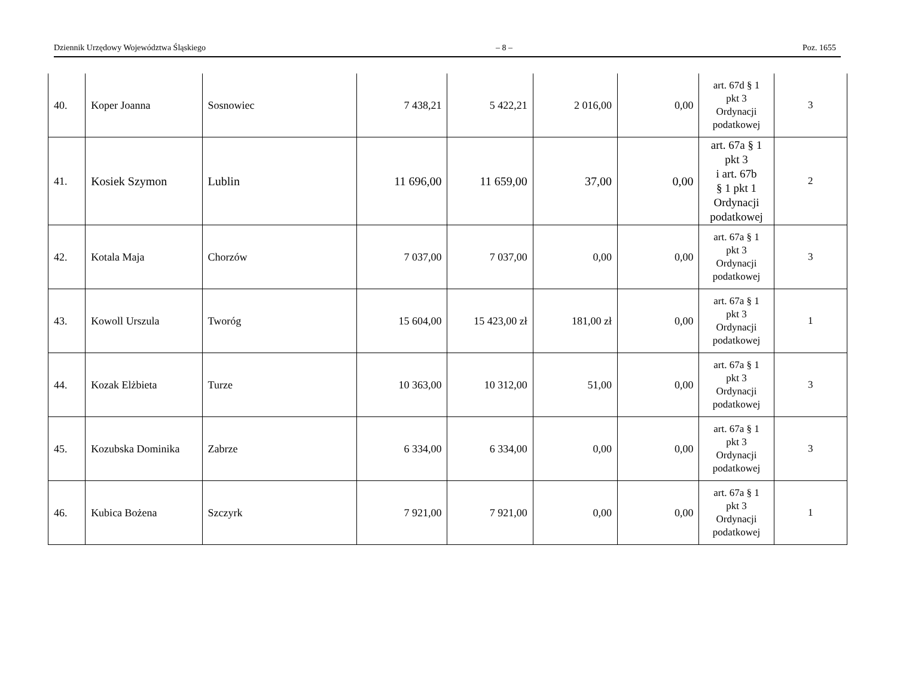Dziennik Urzędowy Województwa Śląskiego – 8 – Poz. 1655
| 40. | Koper Joanna | Sosnowiec | 7 438,21 | 5 422,21 | 2 016,00 | 0,00 | art. 67d § 1 pkt 3 Ordynacji podatkowej | 3 |
| 41. | Kosiek Szymon | Lublin | 11 696,00 | 11 659,00 | 37,00 | 0,00 | art. 67a § 1 pkt 3 i art. 67b § 1 pkt 1 Ordynacji podatkowej | 2 |
| 42. | Kotala Maja | Chorzów | 7 037,00 | 7 037,00 | 0,00 | 0,00 | art. 67a § 1 pkt 3 Ordynacji podatkowej | 3 |
| 43. | Kowoll Urszula | Tworóg | 15 604,00 | 15 423,00 zł | 181,00 zł | 0,00 | art. 67a § 1 pkt 3 Ordynacji podatkowej | 1 |
| 44. | Kozak Elżbieta | Turze | 10 363,00 | 10 312,00 | 51,00 | 0,00 | art. 67a § 1 pkt 3 Ordynacji podatkowej | 3 |
| 45. | Kozubska Dominika | Zabrze | 6 334,00 | 6 334,00 | 0,00 | 0,00 | art. 67a § 1 pkt 3 Ordynacji podatkowej | 3 |
| 46. | Kubica Bożena | Szczyrk | 7 921,00 | 7 921,00 | 0,00 | 0,00 | art. 67a § 1 pkt 3 Ordynacji podatkowej | 1 |